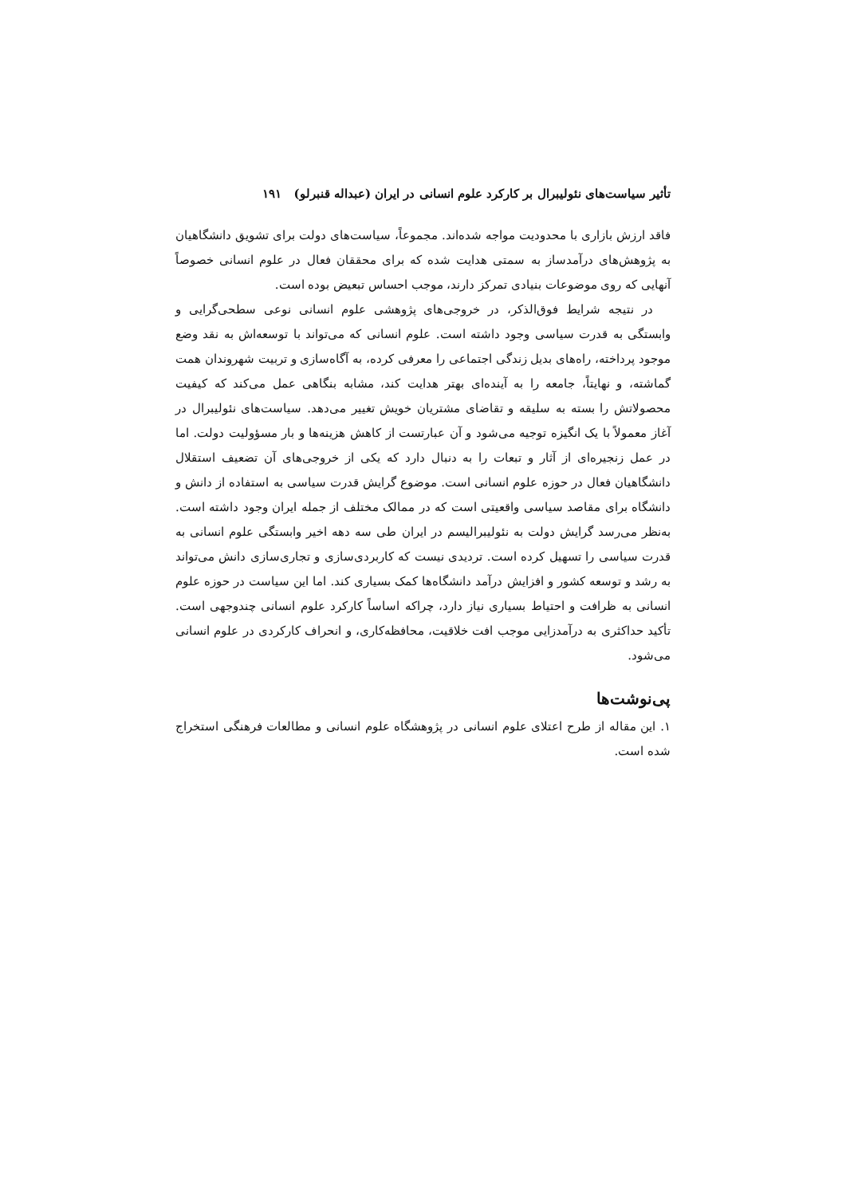تأثیر سیاست‌های نئولیبرال بر کارکرد علوم انسانی در ایران (عبداله قنبرلو) ۱۹۱
فاقد ارزش بازاری با محدودیت مواجه شده‌اند. مجموعاً، سیاست‌های دولت برای تشویق دانشگاهیان به پژوهش‌های درآمدساز به سمتی هدایت شده که برای محققان فعال در علوم انسانی خصوصاً آنهایی که روی موضوعات بنیادی تمرکز دارند، موجب احساس تبعیض بوده است.
در نتیجه شرایط فوق‌الذکر، در خروجی‌های پژوهشی علوم انسانی نوعی سطحی‌گرایی و وابستگی به قدرت سیاسی وجود داشته است. علوم انسانی که می‌تواند با توسعه‌اش به نقد وضع موجود پرداخته، راه‌های بدیل زندگی اجتماعی را معرفی کرده، به آگاه‌سازی و تربیت شهروندان همت گماشته، و نهایتاً، جامعه را به آینده‌ای بهتر هدایت کند، مشابه بنگاهی عمل می‌کند که کیفیت محصولاتش را بسته به سلیقه و تقاضای مشتریان خویش تغییر می‌دهد. سیاست‌های نئولیبرال در آغاز معمولاً با یک انگیزه توجیه می‌شود و آن عبارتست از کاهش هزینه‌ها و بار مسؤولیت دولت. اما در عمل زنجیره‌ای از آثار و تبعات را به دنبال دارد که یکی از خروجی‌های آن تضعیف استقلال دانشگاهیان فعال در حوزه علوم انسانی است. موضوع گرایش قدرت سیاسی به استفاده از دانش و دانشگاه برای مقاصد سیاسی واقعیتی است که در ممالک مختلف از جمله ایران وجود داشته است. به‌نظر می‌رسد گرایش دولت به نئولیبرالیسم در ایران طی سه دهه اخیر وابستگی علوم انسانی به قدرت سیاسی را تسهیل کرده است. تردیدی نیست که کاربردی‌سازی و تجاری‌سازی دانش می‌تواند به رشد و توسعه کشور و افزایش درآمد دانشگاه‌ها کمک بسیاری کند. اما این سیاست در حوزه علوم انسانی به ظرافت و احتیاط بسیاری نیاز دارد، چراکه اساساً کارکرد علوم انسانی چندوجهی است. تأکید حداکثری به درآمدزایی موجب افت خلاقیت، محافظه‌کاری، و انحراف کارکردی در علوم انسانی می‌شود.
پی‌نوشت‌ها
۱. این مقاله از طرح اعتلای علوم انسانی در پژوهشگاه علوم انسانی و مطالعات فرهنگی استخراج شده است.